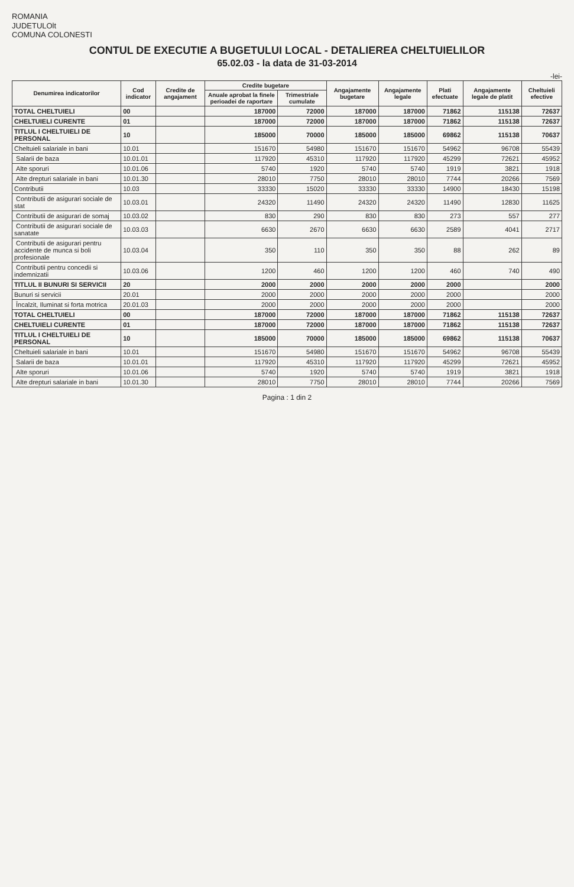ROMANIA
JUDETULOlt
COMUNA COLONESTI
CONTUL DE EXECUTIE A BUGETULUI LOCAL - DETALIEREA CHELTUIELILOR
65.02.03 - la data de 31-03-2014
-lei-
| Denumirea indicatorilor | Cod indicator | Credite de angajament | Credite bugetare | | Angajamente bugetare | Angajamente legale | Plati efectuate | Angajamente legale de platit | Cheltuieli efective |
| --- | --- | --- | --- | --- | --- | --- | --- | --- | --- |
| | | | Anuale aprobat la finele perioadei de raportare | Trimestriale cumulate | | | | | |
| TOTAL CHELTUIELI | 00 | | 187000 | 72000 | 187000 | 187000 | 71862 | 115138 | 72637 |
| CHELTUIELI CURENTE | 01 | | 187000 | 72000 | 187000 | 187000 | 71862 | 115138 | 72637 |
| TITLUL I CHELTUIELI DE PERSONAL | 10 | | 185000 | 70000 | 185000 | 185000 | 69862 | 115138 | 70637 |
| Cheltuieli salariale in bani | 10.01 | | 151670 | 54980 | 151670 | 151670 | 54962 | 96708 | 55439 |
| Salarii de baza | 10.01.01 | | 117920 | 45310 | 117920 | 117920 | 45299 | 72621 | 45952 |
| Alte sporuri | 10.01.06 | | 5740 | 1920 | 5740 | 5740 | 1919 | 3821 | 1918 |
| Alte drepturi salariale in bani | 10.01.30 | | 28010 | 7750 | 28010 | 28010 | 7744 | 20266 | 7569 |
| Contributii | 10.03 | | 33330 | 15020 | 33330 | 33330 | 14900 | 18430 | 15198 |
| Contributii de asigurari sociale de stat | 10.03.01 | | 24320 | 11490 | 24320 | 24320 | 11490 | 12830 | 11625 |
| Contributii de asigurari de somaj | 10.03.02 | | 830 | 290 | 830 | 830 | 273 | 557 | 277 |
| Contributii de asigurari sociale de sanatate | 10.03.03 | | 6630 | 2670 | 6630 | 6630 | 2589 | 4041 | 2717 |
| Contributii de asigurari pentru accidente de munca si boli profesionale | 10.03.04 | | 350 | 110 | 350 | 350 | 88 | 262 | 89 |
| Contributii pentru concedii si indemnizatii | 10.03.06 | | 1200 | 460 | 1200 | 1200 | 460 | 740 | 490 |
| TITLUL II BUNURI SI SERVICII | 20 | | 2000 | 2000 | 2000 | 2000 | 2000 | | 2000 |
| Bunuri si servicii | 20.01 | | 2000 | 2000 | 2000 | 2000 | 2000 | | 2000 |
| Încalzit, Iluminat si forta motrica | 20.01.03 | | 2000 | 2000 | 2000 | 2000 | 2000 | | 2000 |
| TOTAL CHELTUIELI | 00 | | 187000 | 72000 | 187000 | 187000 | 71862 | 115138 | 72637 |
| CHELTUIELI CURENTE | 01 | | 187000 | 72000 | 187000 | 187000 | 71862 | 115138 | 72637 |
| TITLUL I CHELTUIELI DE PERSONAL | 10 | | 185000 | 70000 | 185000 | 185000 | 69862 | 115138 | 70637 |
| Cheltuieli salariale in bani | 10.01 | | 151670 | 54980 | 151670 | 151670 | 54962 | 96708 | 55439 |
| Salarii de baza | 10.01.01 | | 117920 | 45310 | 117920 | 117920 | 45299 | 72621 | 45952 |
| Alte sporuri | 10.01.06 | | 5740 | 1920 | 5740 | 5740 | 1919 | 3821 | 1918 |
| Alte drepturi salariale in bani | 10.01.30 | | 28010 | 7750 | 28010 | 28010 | 7744 | 20266 | 7569 |
Pagina : 1 din 2